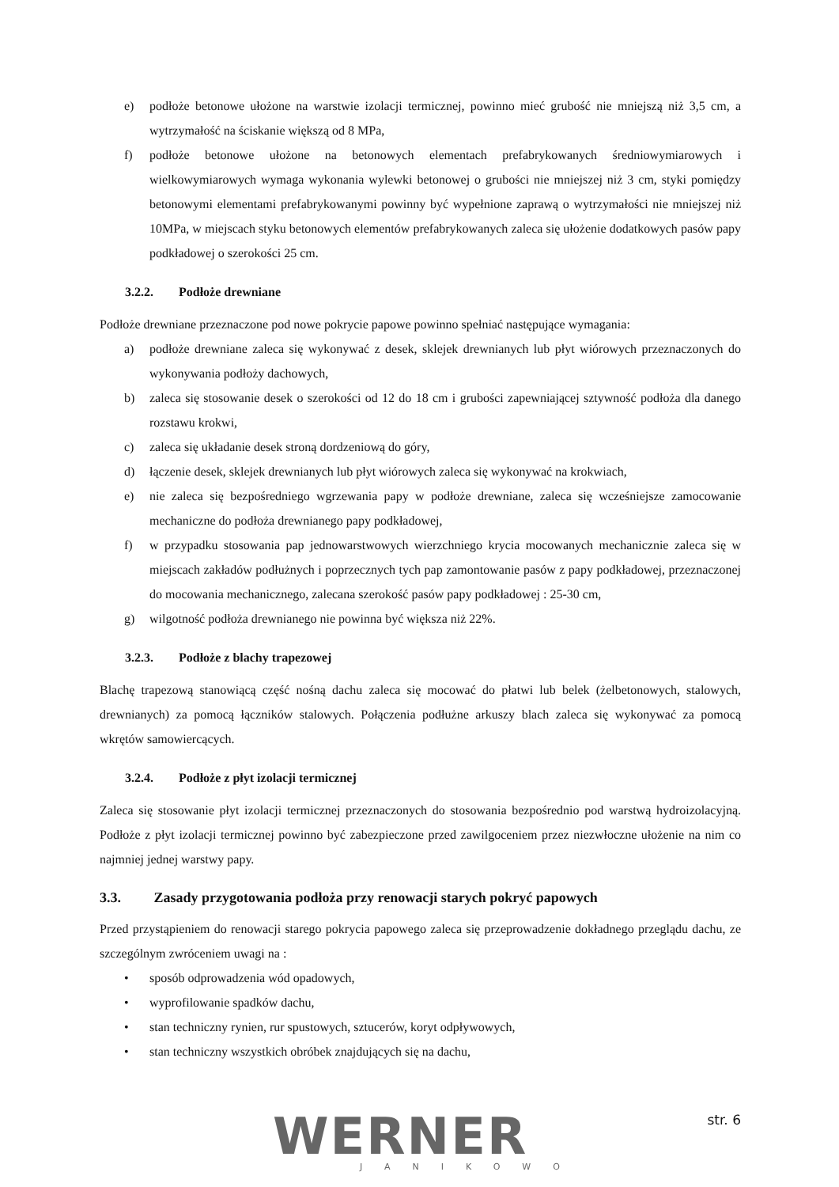e) podłoże betonowe ułożone na warstwie izolacji termicznej, powinno mieć grubość nie mniejszą niż 3,5 cm, a wytrzymałość na ściskanie większą od 8 MPa,
f) podłoże betonowe ułożone na betonowych elementach prefabrykowanych średniowymiarowych i wielkowymiarowych wymaga wykonania wylewki betonowej o grubości nie mniejszej niż 3 cm, styki pomiędzy betonowymi elementami prefabrykowanymi powinny być wypełnione zaprawą o wytrzymałości nie mniejszej niż 10MPa, w miejscach styku betonowych elementów prefabrykowanych zaleca się ułożenie dodatkowych pasów papy podkładowej o szerokości 25 cm.
3.2.2. Podłoże drewniane
Podłoże drewniane przeznaczone pod nowe pokrycie papowe powinno spełniać następujące wymagania:
a) podłoże drewniane zaleca się wykonywać z desek, sklejek drewnianych lub płyt wiórowych przeznaczonych do wykonywania podłoży dachowych,
b) zaleca się stosowanie desek o szerokości od 12 do 18 cm i grubości zapewniającej sztywność podłoża dla danego rozstawu krokwi,
c) zaleca się układanie desek stroną dordzeniową do góry,
d) łączenie desek, sklejek drewnianych lub płyt wiórowych zaleca się wykonywać na krokwiach,
e) nie zaleca się bezpośredniego wgrzewania papy w podłoże drewniane, zaleca się wcześniejsze zamocowanie mechaniczne do podłoża drewnianego papy podkładowej,
f) w przypadku stosowania pap jednowarstwowych wierzchniego krycia mocowanych mechanicznie zaleca się w miejscach zakładów podłużnych i poprzecznych tych pap zamontowanie pasów z papy podkładowej, przeznaczonej do mocowania mechanicznego, zalecana szerokość pasów papy podkładowej : 25-30 cm,
g) wilgotność podłoża drewnianego nie powinna być większa niż 22%.
3.2.3. Podłoże z blachy trapezowej
Blachę trapezową stanowiącą część nośną dachu zaleca się mocować do płatwi lub belek (żelbetonowych, stalowych, drewnianych) za pomocą łączników stalowych. Połączenia podłużne arkuszy blach zaleca się wykonywać za pomocą wkrętów samowiercących.
3.2.4. Podłoże z płyt izolacji termicznej
Zaleca się stosowanie płyt izolacji termicznej przeznaczonych do stosowania bezpośrednio pod warstwą hydroizolacyjną. Podłoże z płyt izolacji termicznej powinno być zabezpieczone przed zawilgoceniem przez niezwłoczne ułożenie na nim co najmniej jednej warstwy papy.
3.3. Zasady przygotowania podłoża przy renowacji starych pokryć papowych
Przed przystąpieniem do renowacji starego pokrycia papowego zaleca się przeprowadzenie dokładnego przeglądu dachu, ze szczególnym zwróceniem uwagi na :
• sposób odprowadzenia wód opadowych,
• wyprofilowanie spadków dachu,
• stan techniczny rynien, rur spustowych, sztucerów, koryt odpływowych,
• stan techniczny wszystkich obróbek znajdujących się na dachu,
WERNER
JANIKOWO
str. 6